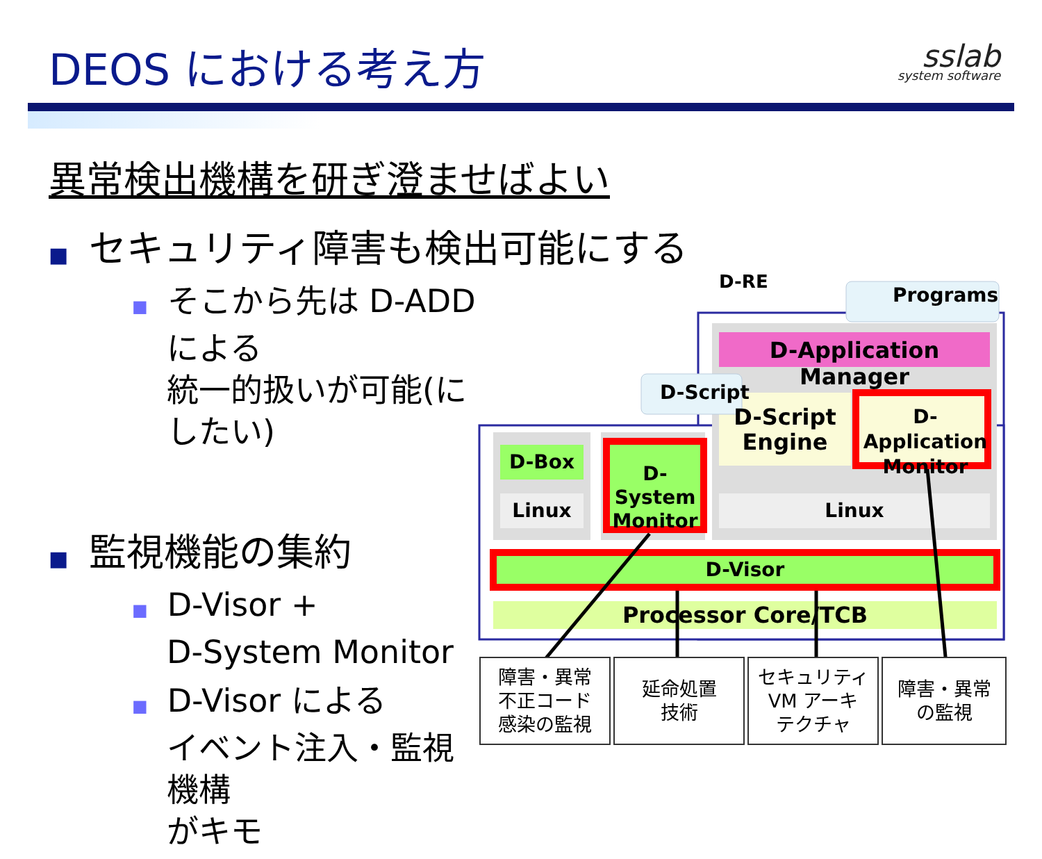DEOS における考え方
sslab
system software
異常検出機構を研ぎ澄ませばよい
■ セキュリティ障害も検出可能にする
■ そこから先は D-ADD による
統一的扱いが可能(にしたい)
■ 監視機能の集約
■ D-Visor +
D-System Monitor
■ D-Visor による
イベント注入・監視機構
がキモ
D-RE
Programs
D-Application Manager
D-Script
D-Script Engine
D-Application Monitor
D-Box
Linux
D-System Monitor
Linux
D-Visor
Processor Core/TCB
障害・異常
不正コード
感染の監視
延命処置
技術
セキュリティ
VM アーキ
テクチャ
障害・異常
の監視